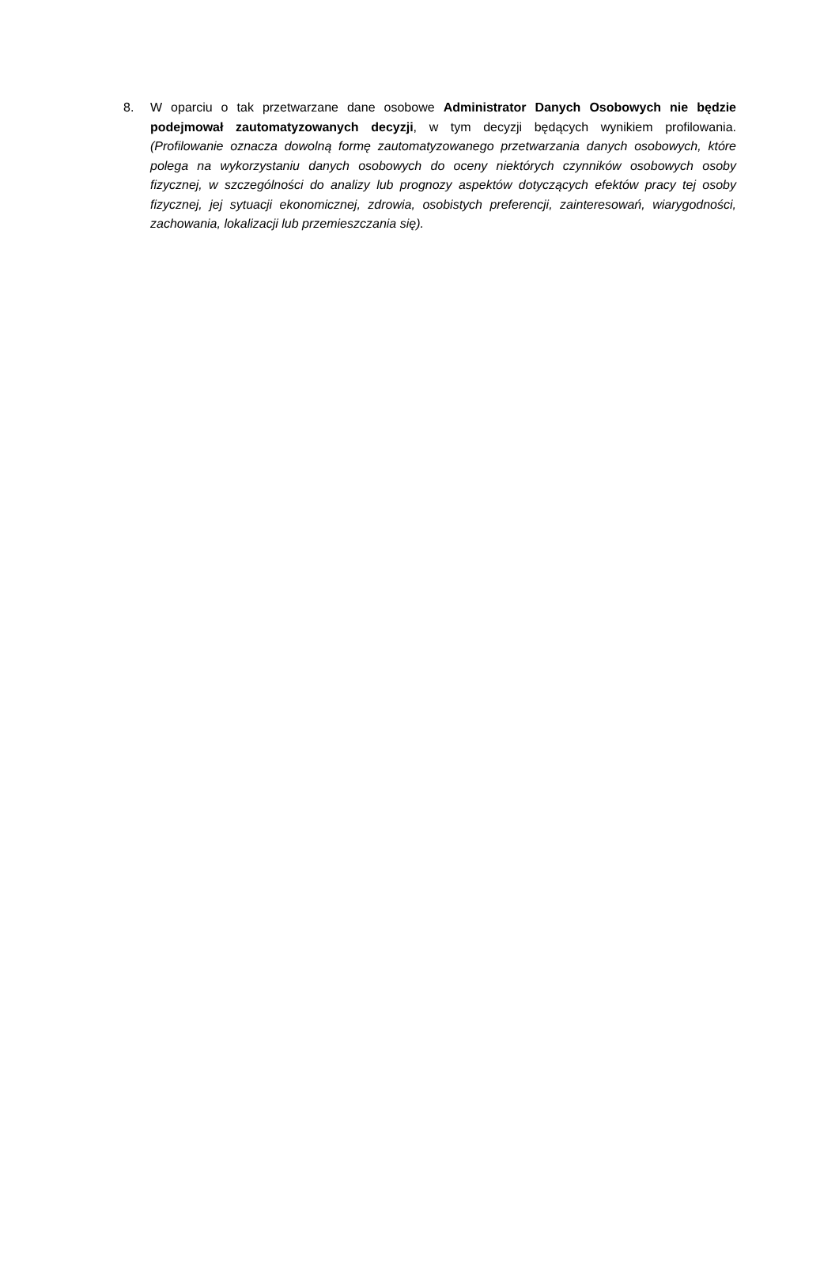8. W oparciu o tak przetwarzane dane osobowe Administrator Danych Osobowych nie będzie podejmował zautomatyzowanych decyzji, w tym decyzji będących wynikiem profilowania. (Profilowanie oznacza dowolną formę zautomatyzowanego przetwarzania danych osobowych, które polega na wykorzystaniu danych osobowych do oceny niektórych czynników osobowych osoby fizycznej, w szczególności do analizy lub prognozy aspektów dotyczących efektów pracy tej osoby fizycznej, jej sytuacji ekonomicznej, zdrowia, osobistych preferencji, zainteresowań, wiarygodności, zachowania, lokalizacji lub przemieszczania się).